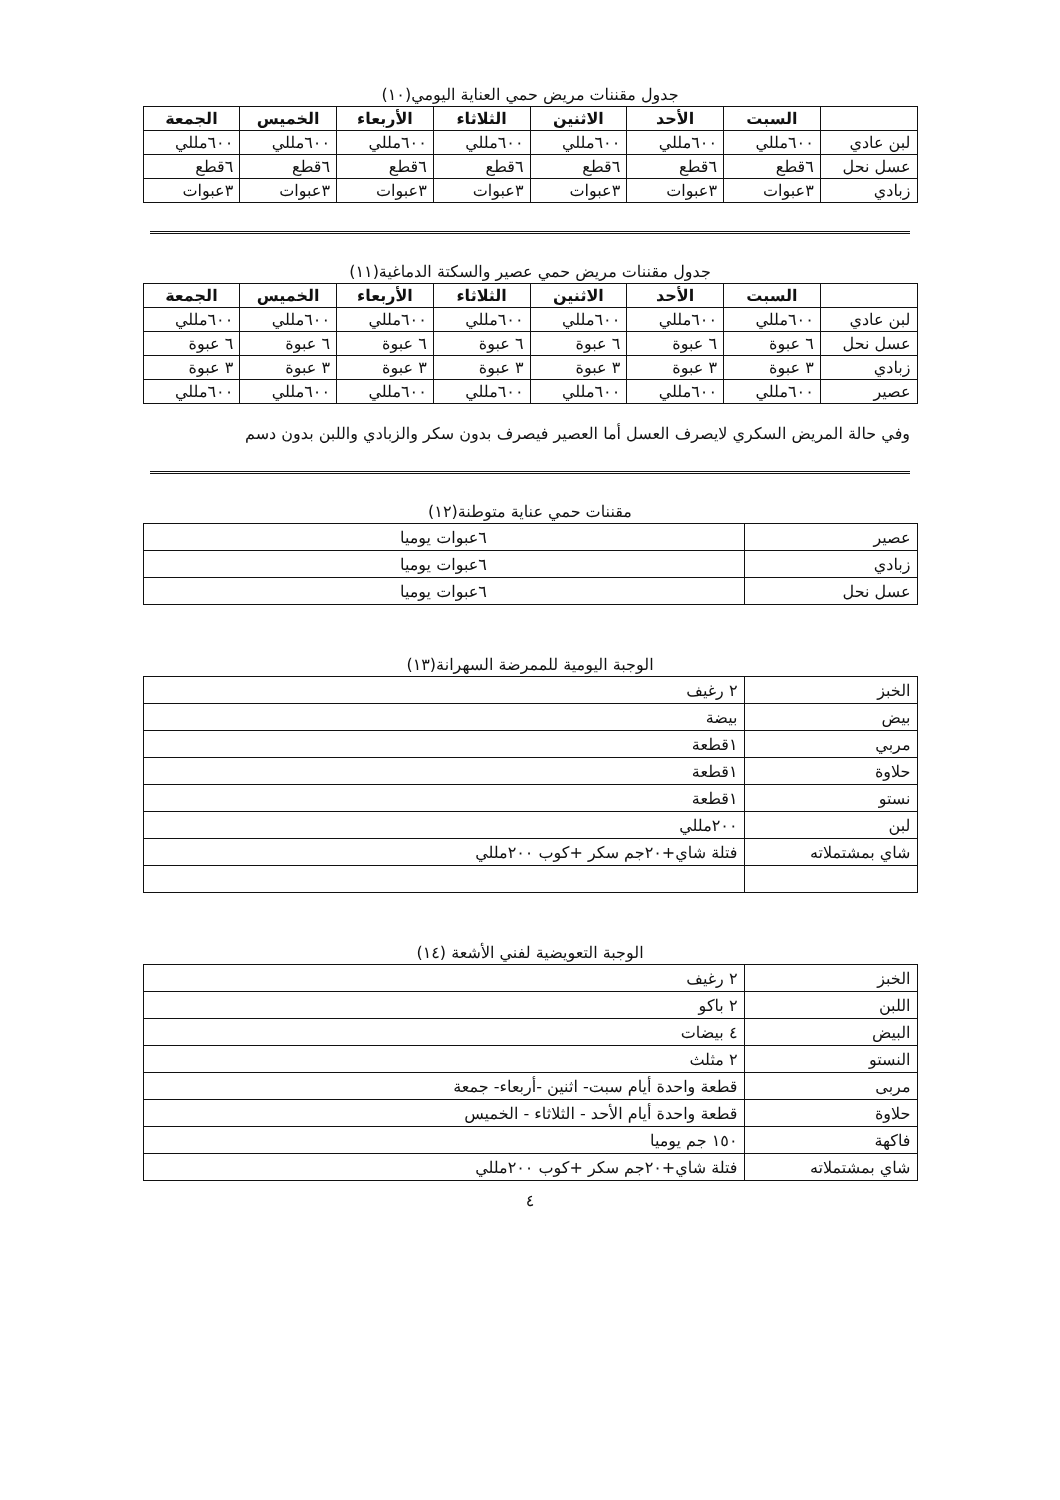جدول مقننات مريض حمي العناية اليومي(١٠)
| | السبت | الأحد | الاثنين | الثلاثاء | الأربعاء | الخميس | الجمعة |
| --- | --- | --- | --- | --- | --- | --- | --- |
| لبن عادي | ٦٠٠مللي | ٦٠٠مللي | ٦٠٠مللي | ٦٠٠مللي | ٦٠٠مللي | ٦٠٠مللي | ٦٠٠مللي |
| عسل نحل | ٦قطع | ٦قطع | ٦قطع | ٦قطع | ٦قطع | ٦قطع | ٦قطع |
| زبادي | ٣عبوات | ٣عبوات | ٣عبوات | ٣عبوات | ٣عبوات | ٣عبوات | ٣عبوات |
جدول مقننات مريض حمي عصير والسكتة الدماغية(١١)
| | السبت | الأحد | الاثنين | الثلاثاء | الأربعاء | الخميس | الجمعة |
| --- | --- | --- | --- | --- | --- | --- | --- |
| لبن عادي | ٦٠٠مللي | ٦٠٠مللي | ٦٠٠مللي | ٦٠٠مللي | ٦٠٠مللي | ٦٠٠مللي | ٦٠٠مللي |
| عسل نحل | ٦ عبوة | ٦ عبوة | ٦ عبوة | ٦ عبوة | ٦ عبوة | ٦ عبوة | ٦ عبوة |
| زبادي | ٣ عبوة | ٣ عبوة | ٣ عبوة | ٣ عبوة | ٣ عبوة | ٣ عبوة | ٣ عبوة |
| عصير | ٦٠٠مللي | ٦٠٠مللي | ٦٠٠مللي | ٦٠٠مللي | ٦٠٠مللي | ٦٠٠مللي | ٦٠٠مللي |
وفي حالة المريض السكري لايصرف العسل أما العصير فيصرف بدون سكر والزبادي واللبن بدون دسم
مقننات حمي عناية متوطنة(١٢)
| عصير | ٦عبوات يوميا |
| زبادي | ٦عبوات يوميا |
| عسل نحل | ٦عبوات يوميا |
الوجبة اليومية للممرضة السهرانة(١٣)
| الخبز | ٢ رغيف |
| بيض | بيضة |
| مربي | ١قطعة |
| حلاوة | ١قطعة |
| نستو | ١قطعة |
| لبن | ٢٠٠مللي |
| شاي بمشتملاته | فتلة شاي+٢٠جم سكر +كوب ٢٠٠مللي |
الوجبة التعويضية لفني الأشعة (١٤)
| الخبز | ٢ رغيف |
| اللبن | ٢ باكو |
| البيض | ٤ بيضات |
| النستو | ٢ مثلث |
| مربى | قطعة واحدة أيام سبت- اثنين -أربعاء- جمعة |
| حلاوة | قطعة واحدة أيام الأحد - الثلاثاء - الخميس |
| فاكهة | ١٥٠ جم يوميا |
| شاي بمشتملاته | فتلة شاي+٢٠جم سكر +كوب ٢٠٠مللي |
٤